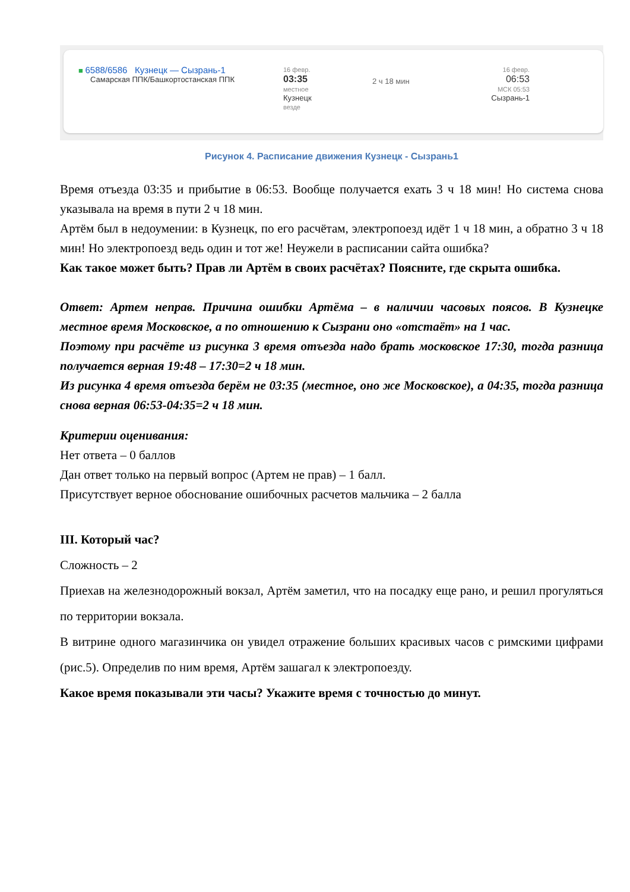■ 6588/6586 Кузнецк — Сызрань-1
Самарская ППК/Башкортостанская ППК
16 февр.
03:35
местное
Кузнецк
везде
2 ч 18 мин
16 февр.
06:53
МСК 05:53
Сызрань-1
Рисунок 4. Расписание движения Кузнецк - Сызрань1
Время отъезда 03:35 и прибытие в 06:53. Вообще получается ехать 3 ч 18 мин! Но система снова указывала на время в пути 2 ч 18 мин.
Артём был в недоумении: в Кузнецк, по его расчётам, электропоезд идёт 1 ч 18 мин, а обратно 3 ч 18 мин! Но электропоезд ведь один и тот же! Неужели в расписании сайта ошибка?
Как такое может быть? Прав ли Артём в своих расчётах? Поясните, где скрыта ошибка.
Ответ: Артем неправ. Причина ошибки Артёма – в наличии часовых поясов. В Кузнецке местное время Московское, а по отношению к Сызрани оно «отстаёт» на 1 час.
Поэтому при расчёте из рисунка 3 время отъезда надо брать московское 17:30, тогда разница получается верная 19:48 – 17:30=2 ч 18 мин.
Из рисунка 4 время отъезда берём не 03:35 (местное, оно же Московское), а 04:35, тогда разница снова верная 06:53-04:35=2 ч 18 мин.
Критерии оценивания:
Нет ответа – 0 баллов
Дан ответ только на первый вопрос (Артем не прав) – 1 балл.
Присутствует верное обоснование ошибочных расчетов мальчика – 2 балла
III. Который час?
Сложность – 2
Приехав на железнодорожный вокзал, Артём заметил, что на посадку еще рано, и решил прогуляться по территории вокзала.
В витрине одного магазинчика он увидел отражение больших красивых часов с римскими цифрами (рис.5). Определив по ним время, Артём зашагал к электропоезду.
Какое время показывали эти часы? Укажите время с точностью до минут.